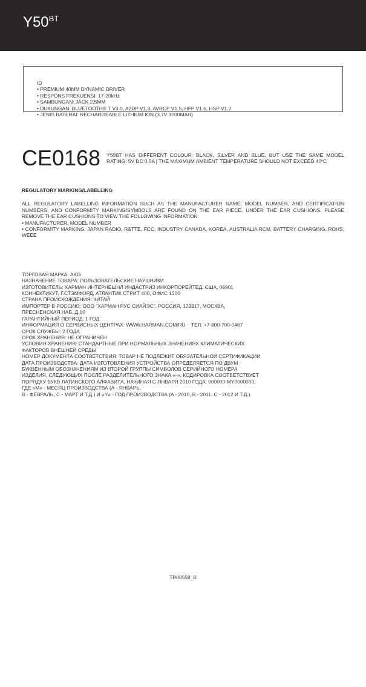Y50<sup>BT</sup>
ID
• PREMIUM 40MM DYNAMIC DRIVER
• RESPONS FREKUENSI: 17-20kHz
• SAMBUNGAN: JACK 2,5MM
• DUKUNGAN: BLUETOOTH® T V3.0, A2DP V1.3, AVRCP V1.5, HFP V1.6, HSP V1.2
• JENIS BATERAI: RECHARGEABLE LITHIUM ION (3,7V 1000MAH)
CE0168
Y50BT HAS DIFFERENT COLOUR: BLACK, SILVER AND BLUE. BUT USE THE SAME MODEL RATING: 5V DC 0.5A | THE MAXIMUM AMBIENT TEMPERATURE SHOULD NOT EXCEED 40ºC
REGULATORY MARKING/LABELLING
ALL REGULATORY LABELLING INFORMATION SUCH AS THE MANUFACTURER NAME, MODEL NUMBER, AND CERTIFICATION NUMBERS, AND CONFORMITY MARKING/SYMBOLS ARE FOUND ON THE EAR PIECE, UNDER THE EAR CUSHIONS. PLEASE REMOVE THE EAR CUSHIONS TO VIEW THE FOLLOWING INFORMATION:
• MANUFACTURER, MODEL NUMBER
• CONFORMITY MARKING: JAPAN RADIO, R&TTE, FCC, INDUSTRY CANADA, KOREA, AUSTRALIA RCM, BATTERY CHARGING, ROHS, WEEE
ТОРГОВАЯ МАРКА: AKG
НАЗНАЧЕНИЕ ТОВАРА: ПОЛЬЗОВАТЕЛЬСКИЕ НАУШНИКИ
ИЗГОТОВИТЕЛЬ: ХАРМАН ИНТЕРНЕШНЛ ИНДАСТРИЗ ИНКОРПОРЕЙТЕД, США, 06901
КОННЕКТИКУТ, Г.СТЭМФОРД, АТЛАНТИК СТРИТ 400, ОФИС 1500
СТРАНА ПРОИСХОЖДЕНИЯ: КИТАЙ
ИМПОРТЕР В РОССИЮ: ООО "ХАРМАН РУС СИАЙЭС", РОССИЯ, 123317, МОСКВА,
ПРЕСНЕНСКАЯ НАБ, Д.10
ГАРАНТИЙНЫЙ ПЕРИОД: 1 ГОД
ИНФОРМАЦИЯ О СЕРВИСНЫХ ЦЕНТРАХ: WWW.HARMAN.COM/RU ТЕЛ. +7-800-700-0467
СРОК СЛУЖБЫ: 2 ГОДА
СРОК ХРАНЕНИЯ: НЕ ОГРАНИЧЕН
УСЛОВИЯ ХРАНЕНИЯ: СТАНДАРТНЫЕ ПРИ НОРМАЛЬНЫХ ЗНАЧЕНИЯХ КЛИМАТИЧЕСКИХ
ФАКТОРОВ ВНЕШНЕЙ СРЕДЫ
НОМЕР ДОКУМЕНТА СООТВЕТСТВИЯ: ТОВАР НЕ ПОДЛЕЖИТ ОБЯЗАТЕЛЬНОЙ СЕРТИФИКАЦИИ
ДАТА ПРОИЗВОДСТВА: ДАТА ИЗГОТОВЛЕНИЯ УСТРОЙСТВА ОПРЕДЕЛЯЕТСЯ ПО ДВУМ
БУКВЕННЫМ ОБОЗНАЧЕНИЯМ ИЗ ВТОРОЙ ГРУППЫ СИМВОЛОВ СЕРИЙНОГО НОМЕРА
ИЗДЕЛИЯ, СЛЕДУЮЩИХ ПОСЛЕ РАЗДЕЛИТЕЛЬНОГО ЗНАКА «-». КОДИРОВКА СООТВЕТСТВУЕТ
ПОРЯДКУ БУКВ ЛАТИНСКОГО АЛФАВИТА, НАЧИНАЯ С ЯНВАРЯ 2010 ГОДА: 000000-MY0000000,
ГДЕ «M» - МЕСЯЦ ПРОИЗВОДСТВА (А - ЯНВАРЬ,
B - ФЕВРАЛЬ, C - МАРТ И Т.Д.) И «Y» - ГОД ПРОИЗВОДСТВА (A - 2010, B - 2011, C - 2012 И Т.Д.).
TR00558_B